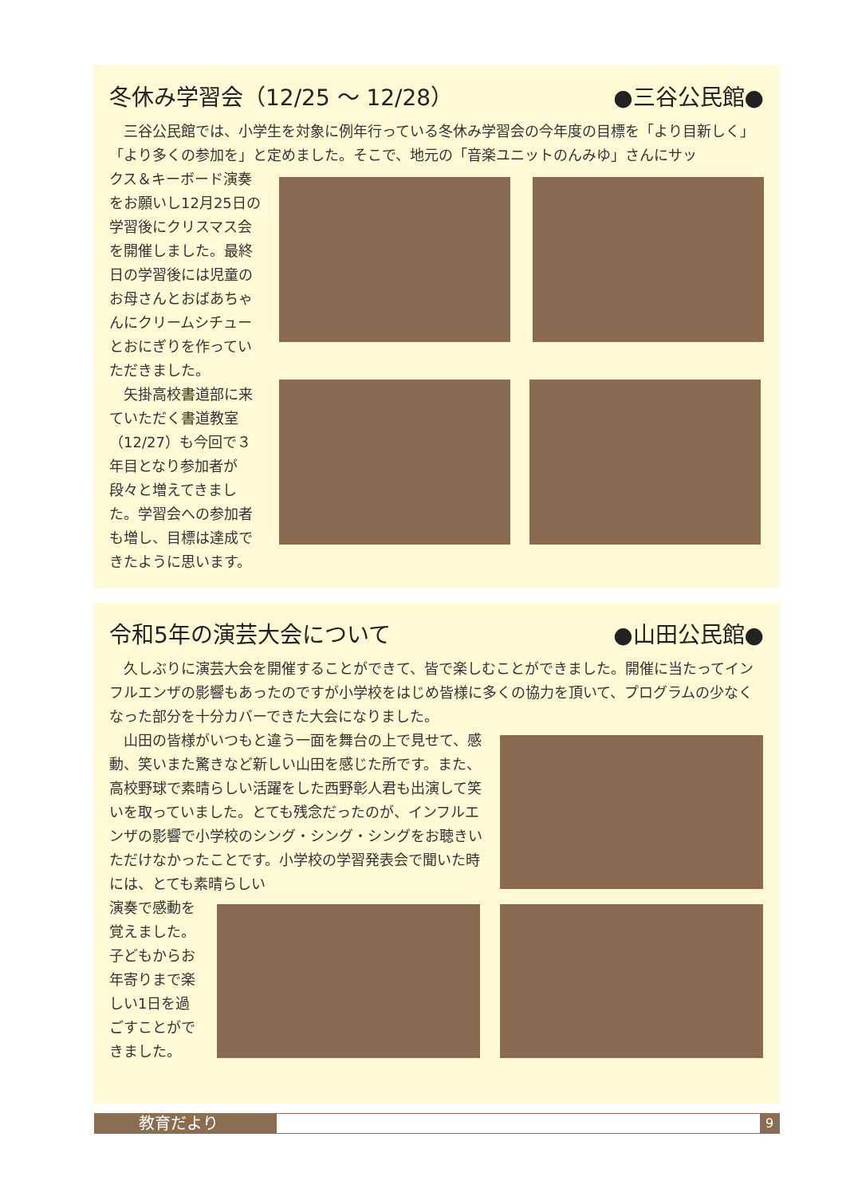冬休み学習会（12/25 ～ 12/28） ●三谷公民館●
　三谷公民館では、小学生を対象に例年行っている冬休み学習会の今年度の目標を「より目新しく」「より多くの参加を」と定めました。そこで、地元の「音楽ユニットのんみゆ」さんにサッ
クス＆キーボード演奏をお願いし12月25日の学習後にクリスマス会を開催しました。最終日の学習後には児童のお母さんとおばあちゃんにクリームシチューとおにぎりを作っていただきました。
　矢掛高校書道部に来ていただく書道教室（12/27）も今回で３年目となり参加者が段々と増えてきました。学習会への参加者も増し、目標は達成できたように思います。
令和5年の演芸大会について ●山田公民館●
　久しぶりに演芸大会を開催することができて、皆で楽しむことができました。開催に当たってインフルエンザの影響もあったのですが小学校をはじめ皆様に多くの協力を頂いて、プログラムの少なくなった部分を十分カバーできた大会になりました。
　山田の皆様がいつもと違う一面を舞台の上で見せて、感動、笑いまた驚きなど新しい山田を感じた所です。また、高校野球で素晴らしい活躍をした西野彰人君も出演して笑いを取っていました。とても残念だったのが、インフルエンザの影響で小学校のシング・シング・シングをお聴きいただけなかったことです。小学校の学習発表会で聞いた時には、とても素晴らしい
演奏で感動を覚えました。子どもからお年寄りまで楽しい1日を過ごすことができました。
教育だより
9